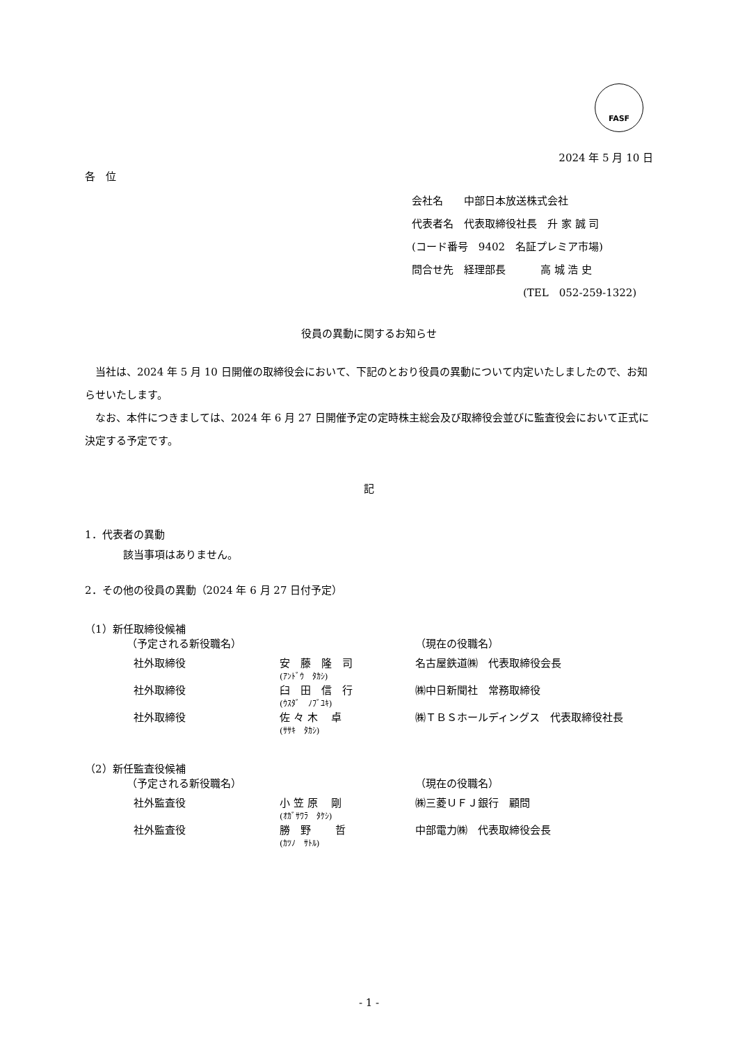FASF
2024 年 5 月 10 日
各　位
会社名　　中部日本放送株式会社
代表者名　代表取締役社長　升 家 誠 司
(コード番号　9402　名証プレミア市場)
問合せ先　経理部長　　　 高 城 浩 史
(TEL　052-259-1322)
役員の異動に関するお知らせ
　当社は、2024 年 5 月 10 日開催の取締役会において、下記のとおり役員の異動について内定いたしましたので、お知らせいたします。
　なお、本件につきましては、2024 年 6 月 27 日開催予定の定時株主総会及び取締役会並びに監査役会において正式に決定する予定です。
記
1．代表者の異動
該当事項はありません。
2．その他の役員の異動（2024 年 6 月 27 日付予定）
（1）新任取締役候補
| （予定される新役職名） | | （現在の役職名） |
| 社外取締役 | 安 藤 隆 司 (ｱﾝﾄﾞｳ ﾀｶｼ) | 名古屋鉄道㈱ 代表取締役会長 |
| 社外取締役 | 臼 田 信 行 (ｳｽﾀﾞ ﾉﾌﾞﾕｷ) | ㈱中日新聞社 常務取締役 |
| 社外取締役 | 佐 々 木 卓 (ｻｻｷ ﾀｶｼ) | ㈱ＴＢＳホールディングス 代表取締役社長 |
（2）新任監査役候補
| （予定される新役職名） | | （現在の役職名） |
| 社外監査役 | 小 笠 原 剛 (ｵｶﾞｻﾜﾗ ﾀｹｼ) | ㈱三菱ＵＦＪ銀行 顧問 |
| 社外監査役 | 勝 野 哲 (ｶﾂﾉ ｻﾄﾙ) | 中部電力㈱ 代表取締役会長 |
- 1 -